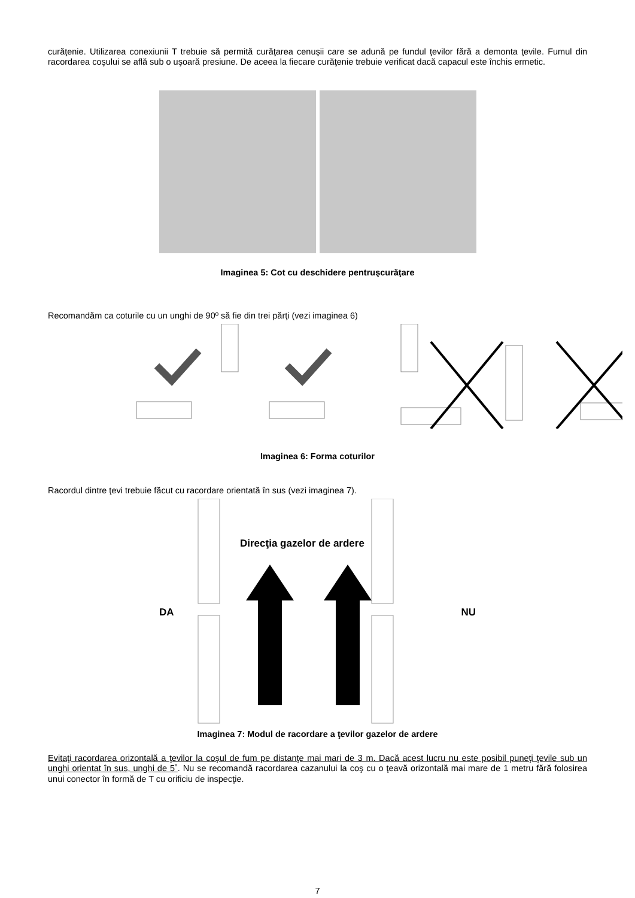curăţenie. Utilizarea conexiunii T trebuie să permită curăţarea cenuşii care se adună pe fundul ţevilor fără a demonta ţevile. Fumul din racordarea coşului se află sub o uşoară presiune. De aceea la fiecare curăţenie trebuie verificat dacă capacul este închis ermetic.
Imaginea 5: Cot cu deschidere pentruşcurăţare
Recomandăm ca coturile cu un unghi de 90º să fie din trei părţi (vezi imaginea 6)
Imaginea 6: Forma coturilor
Racordul dintre ţevi trebuie făcut cu racordare orientată în sus (vezi imaginea 7).
DA
Direcţia gazelor de ardere
NU
Imaginea 7: Modul de racordare a ţevilor gazelor de ardere
Evitaţi racordarea orizontală a ţevilor la coşul de fum pe distanţe mai mari de 3 m. Dacă acest lucru nu este posibil puneţi ţevile sub un unghi orientat în sus, unghi de 5˚. Nu se recomandă racordarea cazanului la coş cu o ţeavă orizontală mai mare de 1 metru fără folosirea unui conector în formă de T cu orificiu de inspecţie.
7